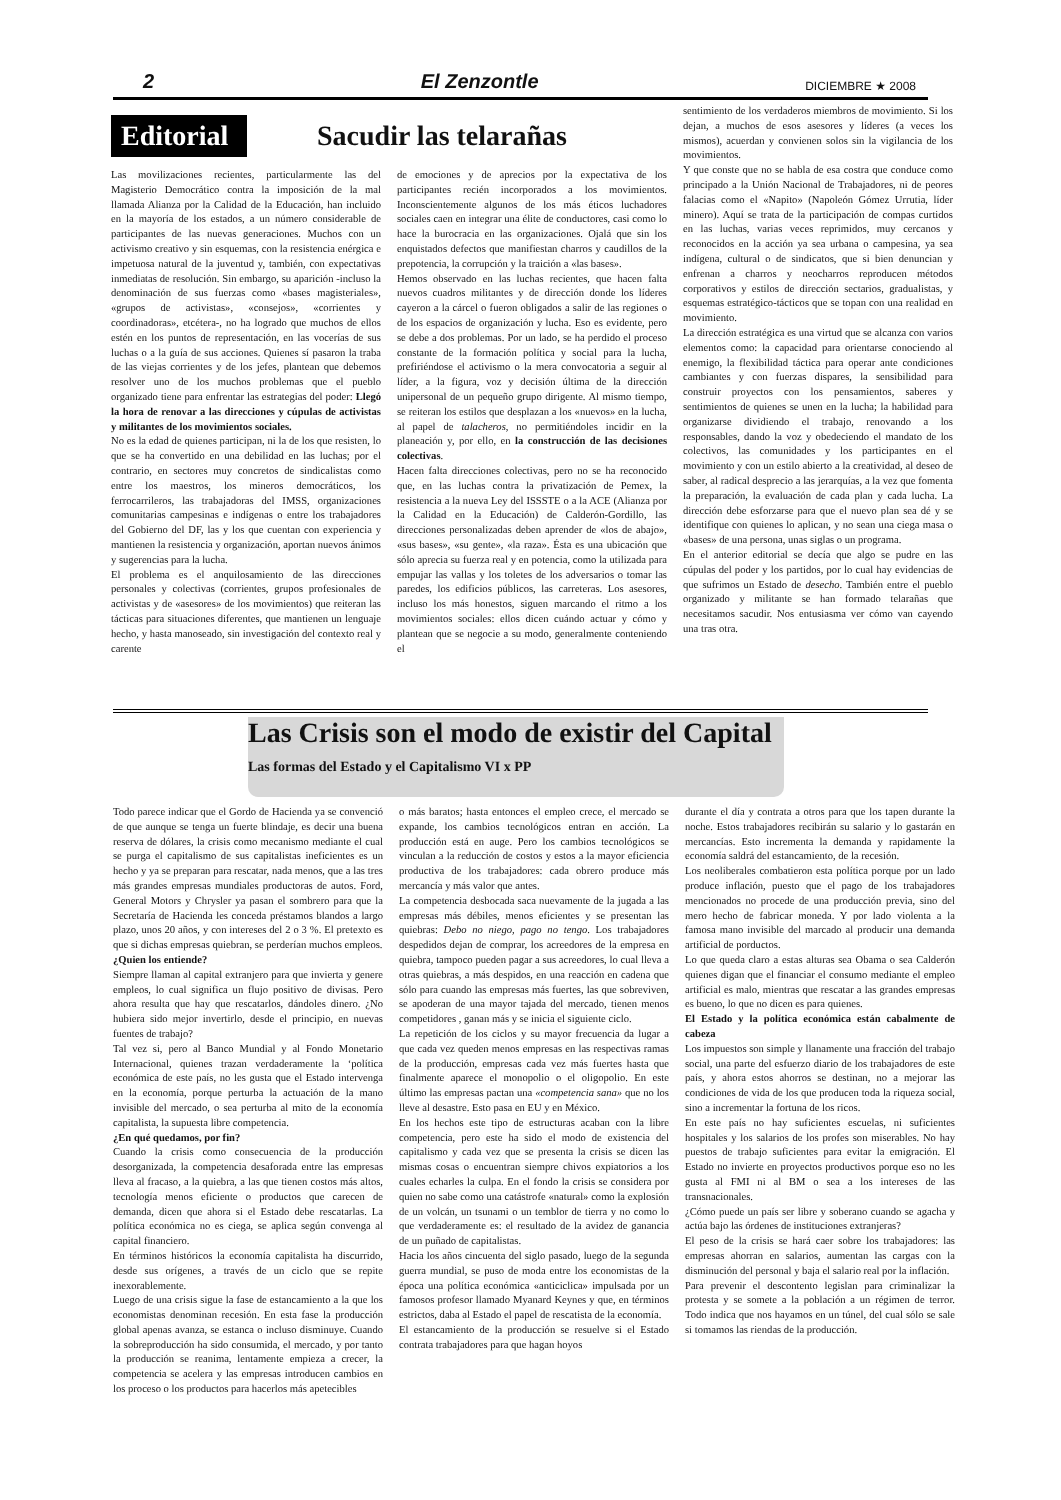2 El Zenzontle DICIEMBRE ★ 2008
Editorial
Las movilizaciones recientes, particularmente las del Magisterio Democrático contra la imposición de la mal llamada Alianza por la Calidad de la Educación, han incluido en la mayoría de los estados, a un número considerable de participantes de las nuevas generaciones. Muchos con un activismo creativo y sin esquemas, con la resistencia enérgica e impetuosa natural de la juventud y, también, con expectativas inmediatas de resolución. Sin embargo, su aparición -incluso la denominación de sus fuerzas como «bases magisteriales», «grupos de activistas», «consejos», «corrientes y coordinadoras», etcétera-, no ha logrado que muchos de ellos estén en los puntos de representación, en las vocerías de sus luchas o a la guía de sus acciones. Quienes sí pasaron la traba de las viejas corrientes y de los jefes, plantean que debemos resolver uno de los muchos problemas que el pueblo organizado tiene para enfrentar las estrategias del poder: Llegó la hora de renovar a las direcciones y cúpulas de activistas y militantes de los movimientos sociales.
No es la edad de quienes participan, ni la de los que resisten, lo que se ha convertido en una debilidad en las luchas; por el contrario, en sectores muy concretos de sindicalistas como entre los maestros, los mineros democráticos, los ferrocarrileros, las trabajadoras del IMSS, organizaciones comunitarias campesinas e indígenas o entre los trabajadores del Gobierno del DF, las y los que cuentan con experiencia y mantienen la resistencia y organización, aportan nuevos ánimos y sugerencias para la lucha.
El problema es el anquilosamiento de las direcciones personales y colectivas (corrientes, grupos profesionales de activistas y de «asesores» de los movimientos) que reiteran las tácticas para situaciones diferentes, que mantienen un lenguaje hecho, y hasta manoseado, sin investigación del contexto real y carente
Sacudir las telarañas
de emociones y de aprecios por la expectativa de los participantes recién incorporados a los movimientos. Inconscientemente algunos de los más éticos luchadores sociales caen en integrar una élite de conductores, casi como lo hace la burocracia en las organizaciones. Ojalá que sin los enquistados defectos que manifiestan charros y caudillos de la prepotencia, la corrupción y la traición a «las bases».
Hemos observado en las luchas recientes, que hacen falta nuevos cuadros militantes y de dirección donde los líderes cayeron a la cárcel o fueron obligados a salir de las regiones o de los espacios de organización y lucha. Eso es evidente, pero se debe a dos problemas. Por un lado, se ha perdido el proceso constante de la formación política y social para la lucha, prefiriéndose el activismo o la mera convocatoria a seguir al líder, a la figura, voz y decisión última de la dirección unipersonal de un pequeño grupo dirigente. Al mismo tiempo, se reiteran los estilos que desplazan a los «nuevos» en la lucha, al papel de talacheros, no permitiéndoles incidir en la planeación y, por ello, en la construcción de las decisiones colectivas.
Hacen falta direcciones colectivas, pero no se ha reconocido que, en las luchas contra la privatización de Pemex, la resistencia a la nueva Ley del ISSSTE o a la ACE (Alianza por la Calidad en la Educación) de Calderón-Gordillo, las direcciones personalizadas deben aprender de «los de abajo», «sus bases», «su gente», «la raza». Ésta es una ubicación que sólo aprecia su fuerza real y en potencia, como la utilizada para empujar las vallas y los toletes de los adversarios o tomar las paredes, los edificios públicos, las carreteras. Los asesores, incluso los más honestos, siguen marcando el ritmo a los movimientos sociales: ellos dicen cuándo actuar y cómo y plantean que se negocie a su modo, generalmente conteniendo el
sentimiento de los verdaderos miembros de movimiento. Si los dejan, a muchos de esos asesores y líderes (a veces los mismos), acuerdan y convienen solos sin la vigilancia de los movimientos.
Y que conste que no se habla de esa costra que conduce como principado a la Unión Nacional de Trabajadores, ni de peores falacias como el «Napito» (Napoleón Gómez Urrutia, líder minero). Aquí se trata de la participación de compas curtidos en las luchas, varias veces reprimidos, muy cercanos y reconocidos en la acción ya sea urbana o campesina, ya sea indígena, cultural o de sindicatos, que si bien denuncian y enfrenan a charros y neocharros reproducen métodos corporativos y estilos de dirección sectarios, gradualistas, y esquemas estratégico-tácticos que se topan con una realidad en movimiento.
La dirección estratégica es una virtud que se alcanza con varios elementos como: la capacidad para orientarse conociendo al enemigo, la flexibilidad táctica para operar ante condiciones cambiantes y con fuerzas dispares, la sensibilidad para construir proyectos con los pensamientos, saberes y sentimientos de quienes se unen en la lucha; la habilidad para organizarse dividiendo el trabajo, renovando a los responsables, dando la voz y obedeciendo el mandato de los colectivos, las comunidades y los participantes en el movimiento y con un estilo abierto a la creatividad, al deseo de saber, al radical desprecio a las jerarquías, a la vez que fomenta la preparación, la evaluación de cada plan y cada lucha. La dirección debe esforzarse para que el nuevo plan sea dé y se identifique con quienes lo aplican, y no sean una ciega masa o «bases» de una persona, unas siglas o un programa.
En el anterior editorial se decía que algo se pudre en las cúpulas del poder y los partidos, por lo cual hay evidencias de que sufrimos un Estado de desecho. También entre el pueblo organizado y militante se han formado telarañas que necesitamos sacudir. Nos entusiasma ver cómo van cayendo una tras otra.
Las Crisis son el modo de existir del Capital
Las formas del Estado y el Capitalismo VI x PP
Todo parece indicar que el Gordo de Hacienda ya se convenció de que aunque se tenga un fuerte blindaje, es decir una buena reserva de dólares, la crisis como mecanismo mediante el cual se purga el capitalismo de sus capitalistas ineficientes es un hecho y ya se preparan para rescatar, nada menos, que a las tres más grandes empresas mundiales productoras de autos. Ford, General Motors y Chrysler ya pasan el sombrero para que la Secretaría de Hacienda les conceda préstamos blandos a largo plazo, unos 20 años, y con intereses del 2 o 3 %. El pretexto es que si dichas empresas quiebran, se perderían muchos empleos.
¿Quien los entiende?
Siempre llaman al capital extranjero para que invierta y genere empleos, lo cual significa un flujo positivo de divisas. Pero ahora resulta que hay que rescatarlos, dándoles dinero. ¿No hubiera sido mejor invertirlo, desde el principio, en nuevas fuentes de trabajo?
Tal vez si, pero al Banco Mundial y al Fondo Monetario Internacional, quienes trazan verdaderamente la ‘política económica de este país, no les gusta que el Estado intervenga en la economía, porque perturba la actuación de la mano invisible del mercado, o sea perturba al mito de la economía capitalista, la supuesta libre competencia.
¿En qué quedamos, por fin?
Cuando la crisis como consecuencia de la producción desorganizada, la competencia desaforada entre las empresas lleva al fracaso, a la quiebra, a las que tienen costos más altos, tecnología menos eficiente o productos que carecen de demanda, dicen que ahora si el Estado debe rescatarlas. La política económica no es ciega, se aplica según convenga al capital financiero.
En términos históricos la economía capitalista ha discurrido, desde sus orígenes, a través de un ciclo que se repite inexorablemente.
Luego de una crisis sigue la fase de estancamiento a la que los economistas denominan recesión. En esta fase la producción global apenas avanza, se estanca o incluso disminuye. Cuando la sobreproducción ha sido consumida, el mercado, y por tanto la producción se reanima, lentamente empieza a crecer, la competencia se acelera y las empresas introducen cambios en los proceso o los productos para hacerlos más apetecibles
o más baratos; hasta entonces el empleo crece, el mercado se expande, los cambios tecnológicos entran en acción. La producción está en auge. Pero los cambios tecnológicos se vinculan a la reducción de costos y estos a la mayor eficiencia productiva de los trabajadores: cada obrero produce más mercancía y más valor que antes.
La competencia desbocada saca nuevamente de la jugada a las empresas más débiles, menos eficientes y se presentan las quiebras: Debo no niego, pago no tengo. Los trabajadores despedidos dejan de comprar, los acreedores de la empresa en quiebra, tampoco pueden pagar a sus acreedores, lo cual lleva a otras quiebras, a más despidos, en una reacción en cadena que sólo para cuando las empresas más fuertes, las que sobreviven, se apoderan de una mayor tajada del mercado, tienen menos competidores , ganan más y se inicia el siguiente ciclo.
La repetición de los ciclos y su mayor frecuencia da lugar a que cada vez queden menos empresas en las respectivas ramas de la producción, empresas cada vez más fuertes hasta que finalmente aparece el monopolio o el oligopolio. En este último las empresas pactan una «competencia sana» que no los lleve al desastre. Esto pasa en EU y en México.
En los hechos este tipo de estructuras acaban con la libre competencia, pero este ha sido el modo de existencia del capitalismo y cada vez que se presenta la crisis se dicen las mismas cosas o encuentran siempre chivos expiatorios a los cuales echarles la culpa. En el fondo la crisis se considera por quien no sabe como una catástrofe «natural» como la explosión de un volcán, un tsunami o un temblor de tierra y no como lo que verdaderamente es: el resultado de la avidez de ganancia de un puñado de capitalistas.
Hacia los años cincuenta del siglo pasado, luego de la segunda guerra mundial, se puso de moda entre los economistas de la época una política económica «anticiclica» impulsada por un famosos profesor llamado Myanard Keynes y que, en términos estrictos, daba al Estado el papel de rescatista de la economía.
El estancamiento de la producción se resuelve si el Estado contrata trabajadores para que hagan hoyos
durante el día y contrata a otros para que los tapen durante la noche. Estos trabajadores recibirán su salario y lo gastarán en mercancías. Esto incrementa la demanda y rapidamente la economía saldrá del estancamiento, de la recesión.
Los neoliberales combatieron esta política porque por un lado produce inflación, puesto que el pago de los trabajadores mencionados no procede de una producción previa, sino del mero hecho de fabricar moneda. Y por lado violenta a la famosa mano invisible del marcado al producir una demanda artificial de porductos.
Lo que queda claro a estas alturas sea Obama o sea Calderón quienes digan que el financiar el consumo mediante el empleo artificial es malo, mientras que rescatar a las grandes empresas es bueno, lo que no dicen es para quienes.
El Estado y la política económica están cabalmente de cabeza
Los impuestos son simple y llanamente una fracción del trabajo social, una parte del esfuerzo diario de los trabajadores de este país, y ahora estos ahorros se destinan, no a mejorar las condiciones de vida de los que producen toda la riqueza social, sino a incrementar la fortuna de los ricos.
En este país no hay suficientes escuelas, ni suficientes hospitales y los salarios de los profes son miserables. No hay puestos de trabajo suficientes para evitar la emigración. El Estado no invierte en proyectos productivos porque eso no les gusta al FMI ni al BM o sea a los intereses de las transnacionales.
¿Cómo puede un país ser libre y soberano cuando se agacha y actúa bajo las órdenes de instituciones extranjeras?
El peso de la crisis se hará caer sobre los trabajadores: las empresas ahorran en salarios, aumentan las cargas con la disminución del personal y baja el salario real por la inflación.
Para prevenir el descontento legislan para criminalizar la protesta y se somete a la población a un régimen de terror. Todo indica que nos hayamos en un túnel, del cual sólo se sale si tomamos las riendas de la producción.